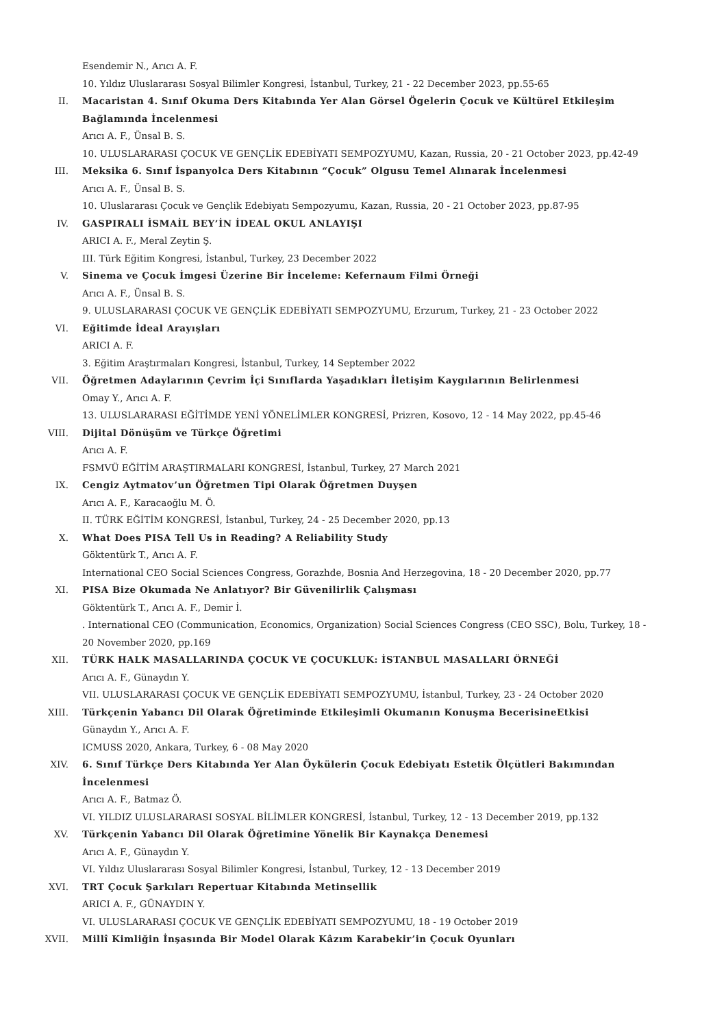Esendemir N., Arıcı A. F.
10. Yıldız Uluslararası Sosyal Bilimler Kongresi, İstanbul, Turkey, 21 - 22 December 2023, pp.55-65
II. Macaristan 4. Sınıf Okuma Ders Kitabında Yer Alan Görsel Ögelerin Çocuk ve Kültürel Etkileşim Bağlamında İncelenmesi
Arıcı A. F., Ünsal B. S.
10. ULUSLARARASI ÇOCUK VE GENÇLİK EDEBİYATI SEMPOZYUMU, Kazan, Russia, 20 - 21 October 2023, pp.42-49
III. Meksika 6. Sınıf İspanyolca Ders Kitabının “Çocuk” Olgusu Temel Alınarak İncelenmesi
Arıcı A. F., Ünsal B. S.
10. Uluslararası Çocuk ve Gençlik Edebiyatı Sempozyumu, Kazan, Russia, 20 - 21 October 2023, pp.87-95
IV. GASPIRALI İSMAİL BEY’İN İDEAL OKUL ANLAYIŞI
ARICI A. F., Meral Zeytin Ş.
III. Türk Eğitim Kongresi, İstanbul, Turkey, 23 December 2022
V. Sinema ve Çocuk İmgesi Üzerine Bir İnceleme: Kefernaum Filmi Örneği
Arıcı A. F., Ünsal B. S.
9. ULUSLARARASI ÇOCUK VE GENÇLİK EDEBİYATI SEMPOZYUMU, Erzurum, Turkey, 21 - 23 October 2022
VI. Eğitimde İdeal Arayışları
ARICI A. F.
3. Eğitim Araştırmaları Kongresi, İstanbul, Turkey, 14 September 2022
VII. Öğretmen Adaylarının Çevrim İçi Sınıflarda Yaşadıkları İletişim Kaygılarının Belirlenmesi
Omay Y., Arıcı A. F.
13. ULUSLARARASI EĞİTİMDE YENİ YÖNELİMLER KONGRESİ, Prizren, Kosovo, 12 - 14 May 2022, pp.45-46
VIII. Dijital Dönüşüm ve Türkçe Öğretimi
Arıcı A. F.
FSMVÜ EĞİTİM ARAŞTIRMALARI KONGRESİ, İstanbul, Turkey, 27 March 2021
IX. Cengiz Aytmatov’un Öğretmen Tipi Olarak Öğretmen Duyşen
Arıcı A. F., Karacaoğlu M. Ö.
II. TÜRK EĞİTİM KONGRESİ, İstanbul, Turkey, 24 - 25 December 2020, pp.13
X. What Does PISA Tell Us in Reading? A Reliability Study
Göktentürk T., Arıcı A. F.
International CEO Social Sciences Congress, Gorazhde, Bosnia And Herzegovina, 18 - 20 December 2020, pp.77
XI. PISA Bize Okumada Ne Anlatıyor? Bir Güvenilirlik Çalışması
Göktentürk T., Arıcı A. F., Demir İ.
. International CEO (Communication, Economics, Organization) Social Sciences Congress (CEO SSC), Bolu, Turkey, 18 - 20 November 2020, pp.169
XII. TÜRK HALK MASALLARINDA ÇOCUK VE ÇOCUKLUK: İSTANBUL MASALLARI ÖRNEĞİ
Arıcı A. F., Günaydın Y.
VII. ULUSLARARASI ÇOCUK VE GENÇLİK EDEBİYATI SEMPOZYUMU, İstanbul, Turkey, 23 - 24 October 2020
XIII. Türkçenin Yabancı Dil Olarak Öğretiminde Etkileşimli Okumanın Konuşma BecerisineEtkisi
Günaydın Y., Arıcı A. F.
ICMUSS 2020, Ankara, Turkey, 6 - 08 May 2020
XIV. 6. Sınıf Türkçe Ders Kitabında Yer Alan Öykülerin Çocuk Edebiyatı Estetik Ölçütleri Bakımından İncelenmesi
Arıcı A. F., Batmaz Ö.
VI. YILDIZ ULUSLARARASI SOSYAL BİLİMLER KONGRESİ, İstanbul, Turkey, 12 - 13 December 2019, pp.132
XV. Türkçenin Yabancı Dil Olarak Öğretimine Yönelik Bir Kaynakça Denemesi
Arıcı A. F., Günaydın Y.
VI. Yıldız Uluslararası Sosyal Bilimler Kongresi, İstanbul, Turkey, 12 - 13 December 2019
XVI. TRT Çocuk Şarkıları Repertuar Kitabında Metinsellik
ARICI A. F., GÜNAYDIN Y.
VI. ULUSLARARASI ÇOCUK VE GENÇLİK EDEBİYATI SEMPOZYUMU, 18 - 19 October 2019
XVII. Millî Kimliğin İnşasında Bir Model Olarak Kâzım Karabekir’in Çocuk Oyunları